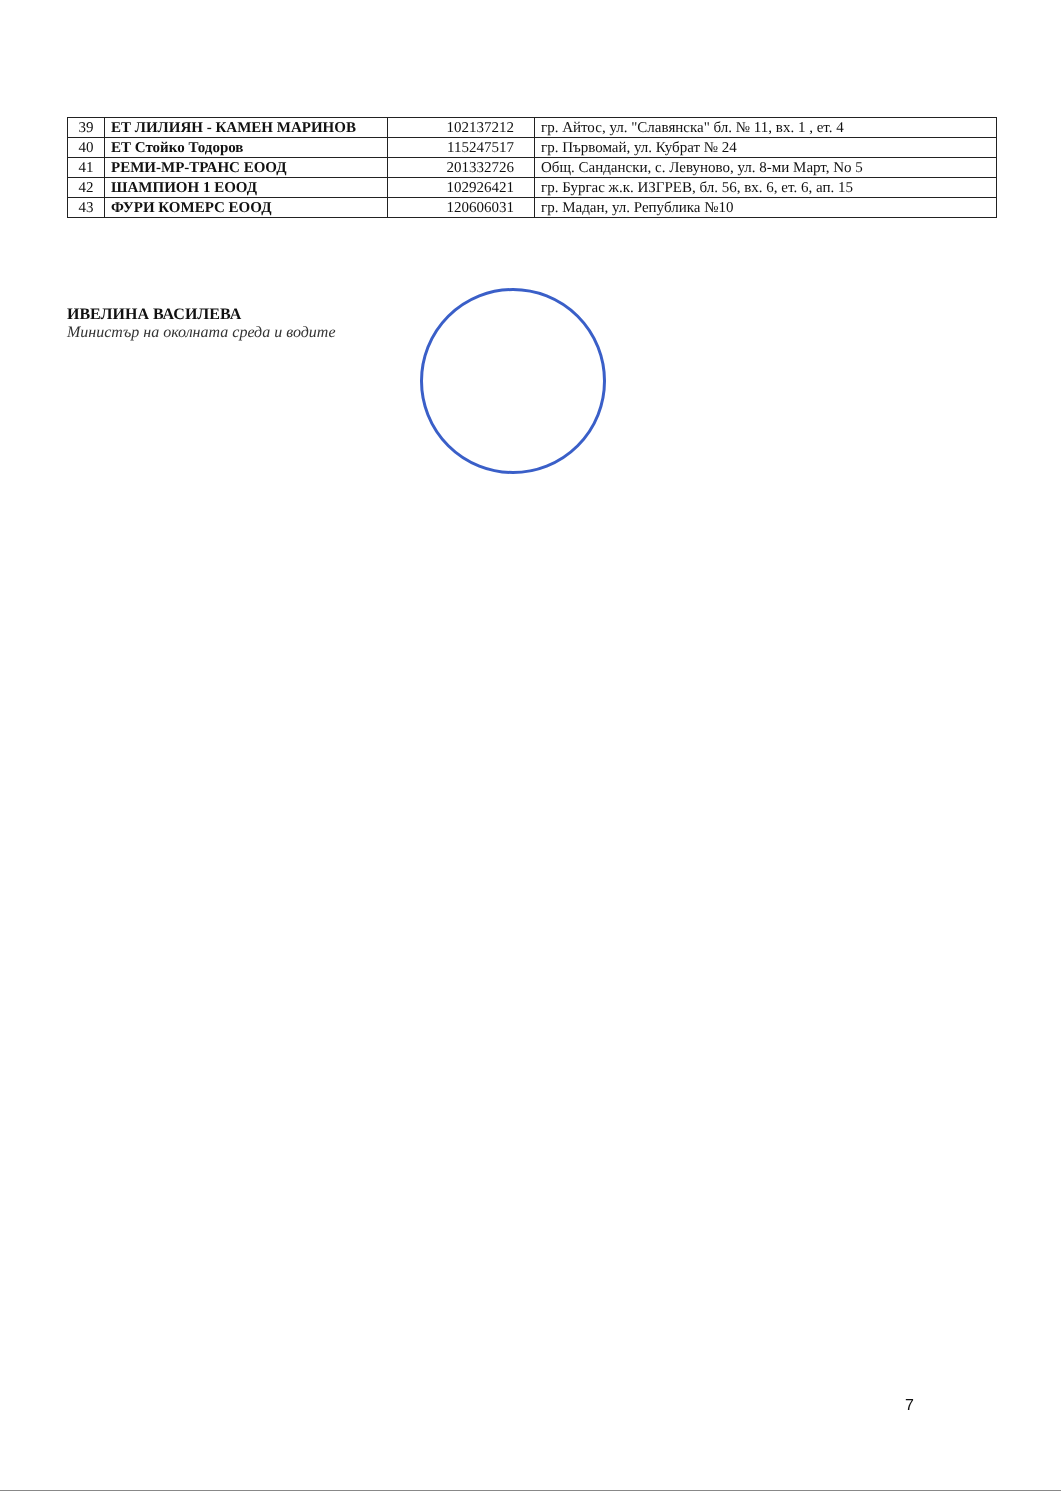| 39 | ЕТ ЛИЛИЯН - КАМЕН МАРИНОВ | 102137212 | гр. Айтос, ул. "Славянска" бл. № 11, вх. 1 , ет. 4 |
| 40 | ЕТ Стойко Тодоров | 115247517 | гр. Първомай, ул. Кубрат № 24 |
| 41 | РЕМИ-МР-ТРАНС ЕООД | 201332726 | Общ. Сандански, с. Левуново, ул. 8-ми Март, No 5 |
| 42 | ШАМПИОН 1 ЕООД | 102926421 | гр. Бургас ж.к. ИЗГРЕВ, бл. 56, вх. 6, ет. 6, ап. 15 |
| 43 | ФУРИ КОМЕРС ЕООД | 120606031 | гр. Мадан, ул. Република №10 |
ИВЕЛИНА ВАСИЛЕВА
Министър на околната среда и водите
7